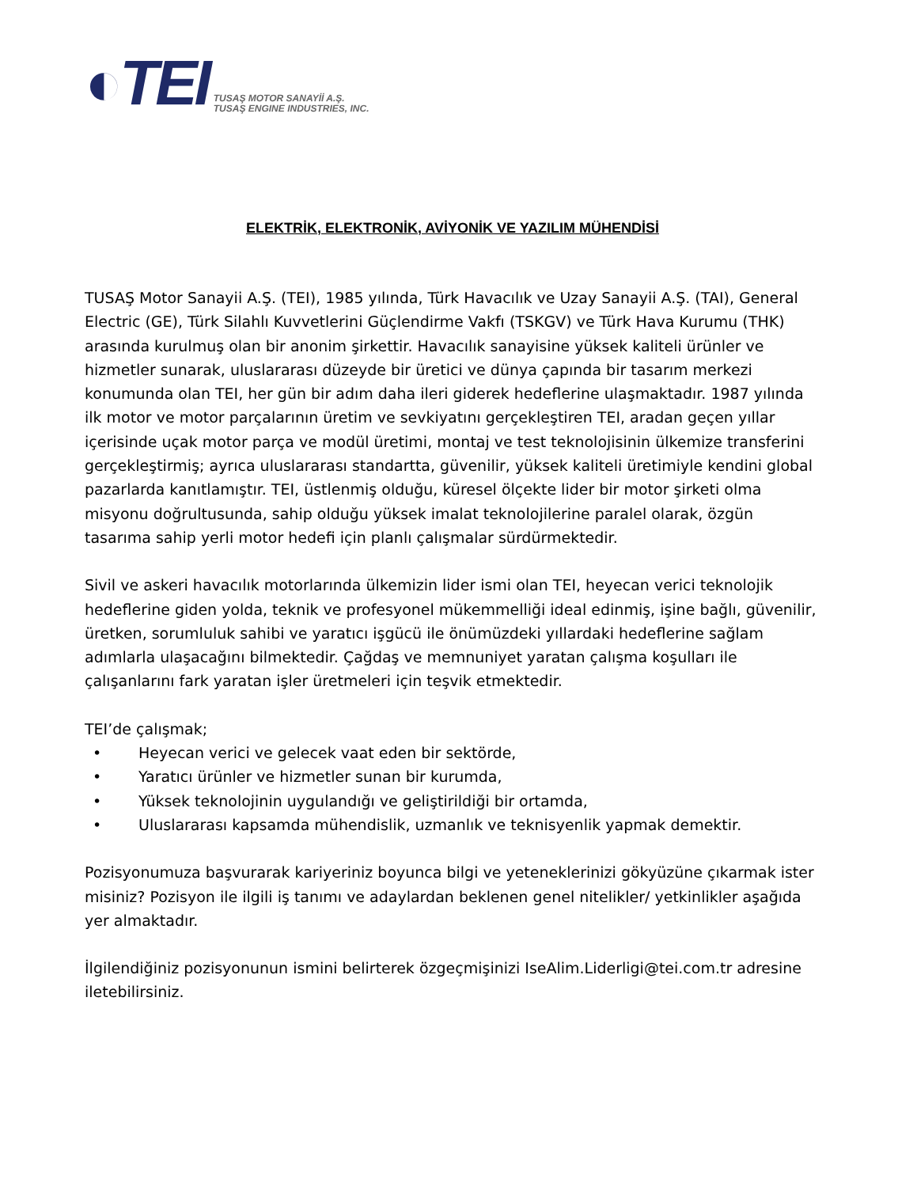◐TEI
TUSAŞ MOTOR SANAYİİ A.Ş.
TUSAŞ ENGINE INDUSTRIES, INC.
ELEKTRİK, ELEKTRONİK, AVİYONİK VE YAZILIM MÜHENDİSİ
TUSAŞ Motor Sanayii A.Ş. (TEI), 1985 yılında, Türk Havacılık ve Uzay Sanayii A.Ş. (TAI), General Electric (GE), Türk Silahlı Kuvvetlerini Güçlendirme Vakfı (TSKGV) ve Türk Hava Kurumu (THK) arasında kurulmuş olan bir anonim şirkettir. Havacılık sanayisine yüksek kaliteli ürünler ve hizmetler sunarak, uluslararası düzeyde bir üretici ve dünya çapında bir tasarım merkezi konumunda olan TEI, her gün bir adım daha ileri giderek hedeflerine ulaşmaktadır. 1987 yılında ilk motor ve motor parçalarının üretim ve sevkiyatını gerçekleştiren TEI, aradan geçen yıllar içerisinde uçak motor parça ve modül üretimi, montaj ve test teknolojisinin ülkemize transferini gerçekleştirmiş; ayrıca uluslararası standartta, güvenilir, yüksek kaliteli üretimiyle kendini global pazarlarda kanıtlamıştır. TEI, üstlenmiş olduğu, küresel ölçekte lider bir motor şirketi olma misyonu doğrultusunda, sahip olduğu yüksek imalat teknolojilerine paralel olarak, özgün tasarıma sahip yerli motor hedefi için planlı çalışmalar sürdürmektedir.
Sivil ve askeri havacılık motorlarında ülkemizin lider ismi olan TEI, heyecan verici teknolojik hedeflerine giden yolda, teknik ve profesyonel mükemmelliği ideal edinmiş, işine bağlı, güvenilir, üretken, sorumluluk sahibi ve yaratıcı işgücü ile önümüzdeki yıllardaki hedeflerine sağlam adımlarla ulaşacağını bilmektedir. Çağdaş ve memnuniyet yaratan çalışma koşulları ile çalışanlarını fark yaratan işler üretmeleri için teşvik etmektedir.
TEI’de çalışmak;
• Heyecan verici ve gelecek vaat eden bir sektörde,
• Yaratıcı ürünler ve hizmetler sunan bir kurumda,
• Yüksek teknolojinin uygulandığı ve geliştirildiği bir ortamda,
• Uluslararası kapsamda mühendislik, uzmanlık ve teknisyenlik yapmak demektir.
Pozisyonumuza başvurarak kariyeriniz boyunca bilgi ve yeteneklerinizi gökyüzüne çıkarmak ister misiniz? Pozisyon ile ilgili iş tanımı ve adaylardan beklenen genel nitelikler/ yetkinlikler aşağıda yer almaktadır.
İlgilendiğiniz pozisyonunun ismini belirterek özgeçmişinizi IseAlim.Liderligi@tei.com.tr adresine iletebilirsiniz.